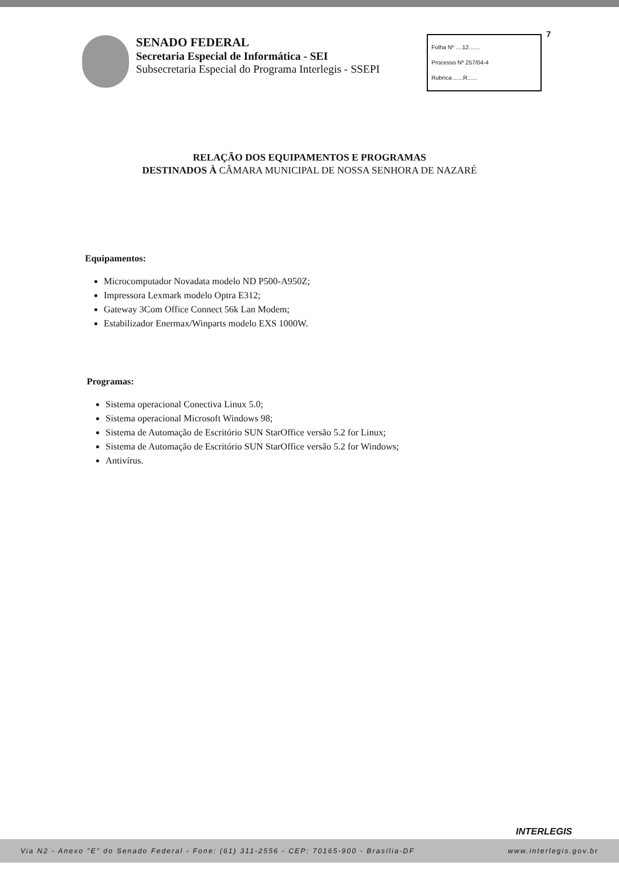SENADO FEDERAL
Secretaria Especial de Informática - SEI
Subsecretaria Especial do Programa Interlegis - SSEPI
Folha Nº ....12.......
Processo Nº 257/04-4
Rubrica ......R......
7
RELAÇÃO DOS EQUIPAMENTOS E PROGRAMAS
DESTINADOS À CÂMARA MUNICIPAL DE NOSSA SENHORA DE NAZARÉ
Equipamentos:
Microcomputador Novadata modelo ND P500-A950Z;
Impressora Lexmark modelo Optra E312;
Gateway 3Com Office Connect 56k Lan Modem;
Estabilizador Enermax/Winparts modelo EXS 1000W.
Programas:
Sistema operacional Conectiva Linux 5.0;
Sistema operacional Microsoft Windows 98;
Sistema de Automação de Escritório SUN StarOffice versão 5.2 for Linux;
Sistema de Automação de Escritório SUN StarOffice versão 5.2 for Windows;
Antivírus.
INTERLEGIS
Via N2 - Anexo "E" do Senado Federal - Fone: (61) 311-2556 - CEP: 70165-900 - Brasília-DF www.interlegis.gov.br